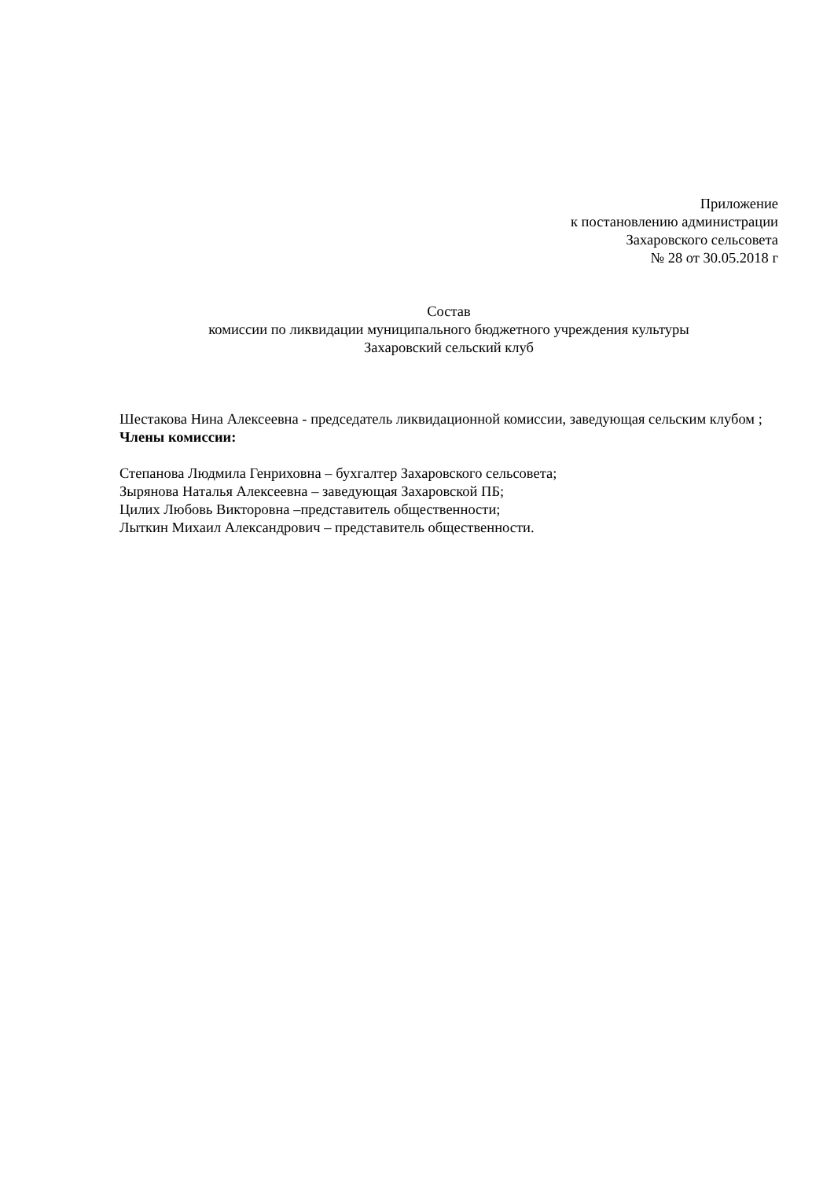Приложение
к постановлению администрации
Захаровского сельсовета
№ 28 от 30.05.2018 г
Состав
комиссии по ликвидации муниципального бюджетного учреждения культуры
Захаровский сельский клуб
Шестакова Нина Алексеевна - председатель ликвидационной комиссии, заведующая сельским клубом ;
Члены комиссии:
Степанова Людмила Генриховна – бухгалтер Захаровского сельсовета;
Зырянова Наталья Алексеевна – заведующая Захаровской ПБ;
Цилих Любовь Викторовна –представитель общественности;
Лыткин Михаил Александрович – представитель общественности.